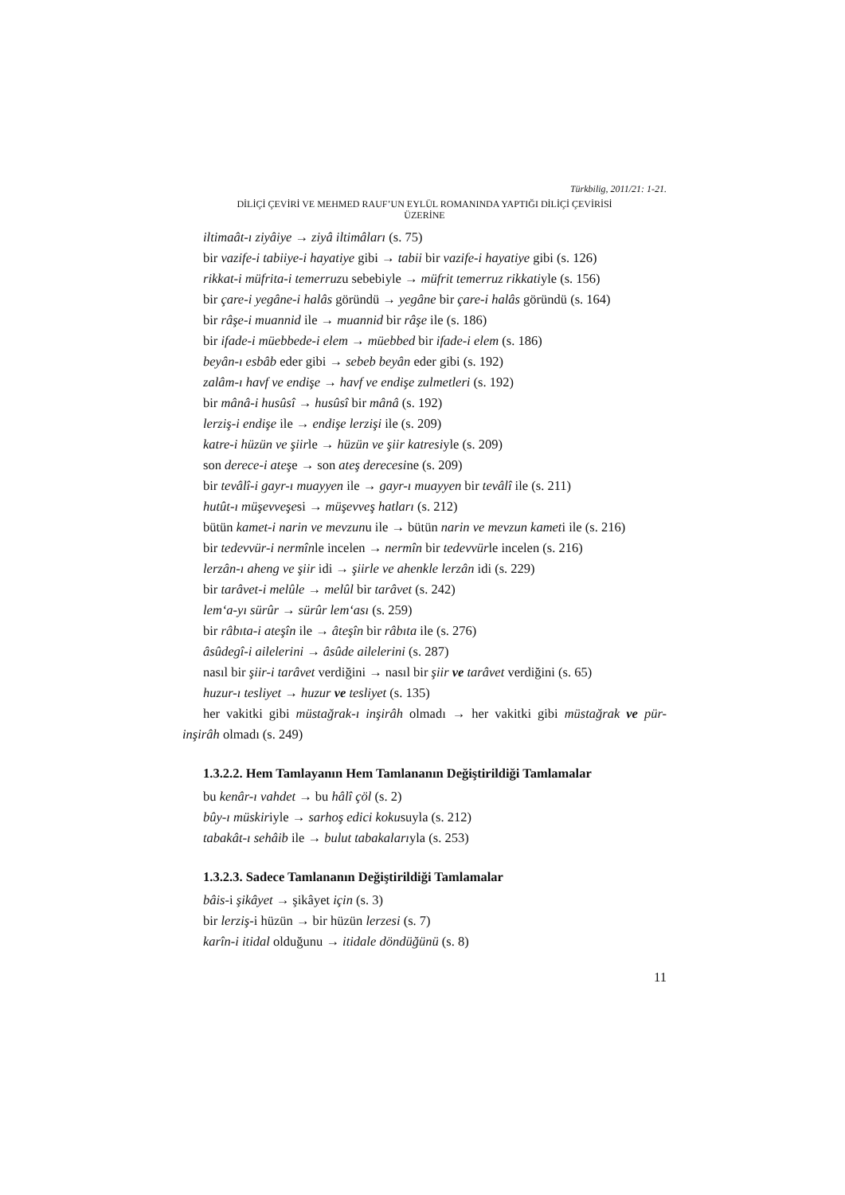Türkbilig, 2011/21: 1-21.
DİLİÇİ ÇEVİRİ VE MEHMED RAUF’UN EYLÜL ROMANINDA YAPTIĞI DİLİÇİ ÇEVİRİSİ
ÜZERİNE
iltimaât-ı ziyâiye → ziyâ iltimâları (s. 75)
bir vazife-i tabiiye-i hayatiye gibi → tabii bir vazife-i hayatiye gibi (s. 126)
rikkat-i müfrita-i temerruzu sebebiyle → müfrit temerruz rikkatiyle (s. 156)
bir çare-i yegâne-i halâs göründü → yegâne bir çare-i halâs göründü (s. 164)
bir râşe-i muannid ile → muannid bir râşe ile (s. 186)
bir ifade-i müebbede-i elem → müebbed bir ifade-i elem (s. 186)
beyân-ı esbâb eder gibi → sebeb beyân eder gibi (s. 192)
zalâm-ı havf ve endişe → havf ve endişe zulmetleri (s. 192)
bir mânâ-i husûsî → husûsî bir mânâ (s. 192)
lerziş-i endişe ile → endişe lerzişi ile (s. 209)
katre-i hüzün ve şiirle → hüzün ve şiir katresiyle (s. 209)
son derece-i ateşe → son ateş derecesine (s. 209)
bir tevâlî-i gayr-ı muayyen ile → gayr-ı muayyen bir tevâlî ile (s. 211)
hutût-ı müşevveşesi → müşevveş hatları (s. 212)
bütün kamet-i narin ve mevzunu ile → bütün narin ve mevzun kameti ile (s. 216)
bir tedevvür-i nermînle incelen → nermîn bir tedevvürle incelen (s. 216)
lerzân-ı aheng ve şiir idi → şiirle ve ahenkle lerzân idi (s. 229)
bir tarâvet-i melûle → melûl bir tarâvet (s. 242)
lem‘a-yı sürûr → sürûr lem‘ası (s. 259)
bir râbıta-i ateşîn ile → âteşîn bir râbıta ile (s. 276)
âsûdegî-i ailelerini → âsûde ailelerini (s. 287)
nasıl bir şiir-i tarâvet verdiğini → nasıl bir şiir ve tarâvet verdiğini (s. 65)
huzur-ı tesliyet → huzur ve tesliyet (s. 135)
her vakitki gibi müstağrak-ı inşirâh olmadı → her vakitki gibi müstağrak ve pür-inşirâh olmadı (s. 249)
1.3.2.2. Hem Tamlayanın Hem Tamlananın Değiştirildiği Tamlamalar
bu kenâr-ı vahdet → bu hâlî çöl (s. 2)
bûy-ı müskiriyle → sarhoş edici kokusuyla (s. 212)
tabakât-ı sehâib ile → bulut tabakalarıyla (s. 253)
1.3.2.3. Sadece Tamlananın Değiştirildiği Tamlamalar
bâis-i şikâyet → şikâyet için (s. 3)
bir lerziş-i hüzün → bir hüzün lerzesi (s. 7)
karîn-i itidal olduğunu → itidale döndüğünü (s. 8)
11